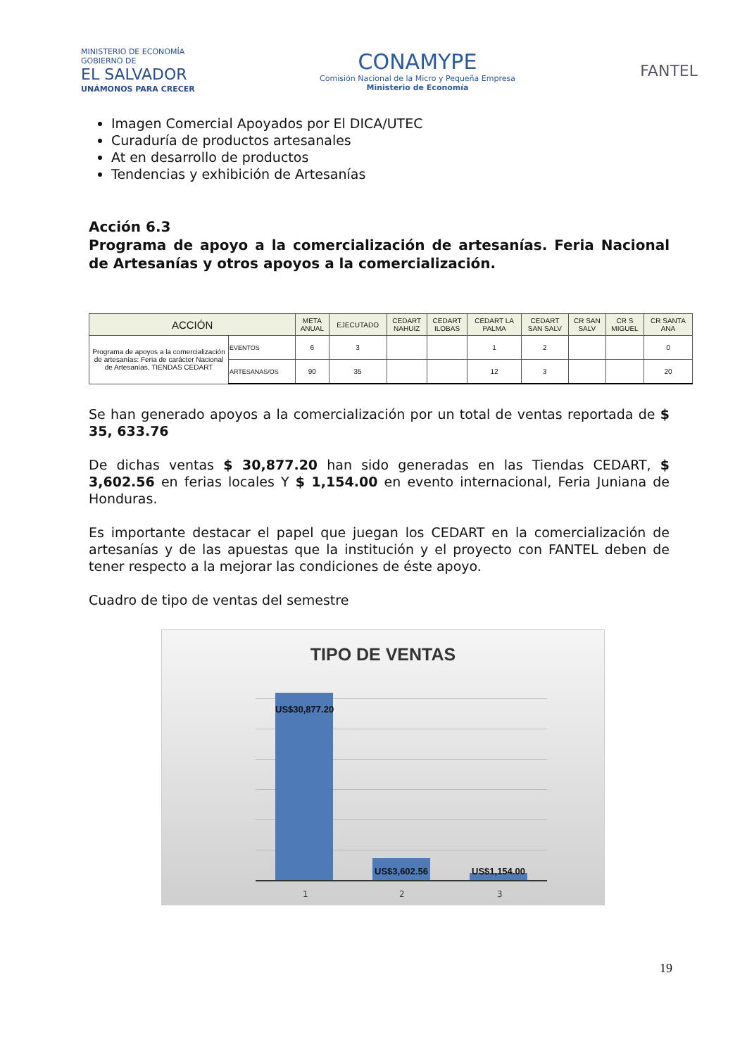MINISTERIO DE ECONOMÍA
GOBIERNO DE
EL SALVADOR
UNÁMONOS PARA CRECER
CONAMYPE
Comisión Nacional de la Micro y Pequeña Empresa
Ministerio de Economía
FANTEL
Imagen Comercial Apoyados por El DICA/UTEC
Curaduría de productos artesanales
At en desarrollo de productos
Tendencias y exhibición de Artesanías
Acción 6.3
Programa de apoyo a la comercialización de artesanías. Feria Nacional de Artesanías y otros apoyos a la comercialización.
| ACCIÓN | | META ANUAL | EJECUTADO | CEDART NAHUIZ | CEDART ILOBAS | CEDART LA PALMA | CEDART SAN SALV | CR SAN SALV | CR S MIGUEL | CR SANTA ANA |
| --- | --- | --- | --- | --- | --- | --- | --- | --- | --- | --- |
| Programa de apoyos a la comercialización de artesanías: Feria de carácter Nacional de Artesanías. TIENDAS CEDART | EVENTOS | 6 | 3 | | | 1 | 2 | | | 0 |
| | ARTESANAS/OS | 90 | 35 | | | 12 | 3 | | | 20 |
Se han generado apoyos a la comercialización por un total de ventas reportada de $ 35, 633.76
De dichas ventas $ 30,877.20 han sido generadas en las Tiendas CEDART, $ 3,602.56 en ferias locales Y $ 1,154.00 en evento internacional, Feria Juniana de Honduras.
Es importante destacar el papel que juegan los CEDART en la comercialización de artesanías y de las apuestas que la institución y el proyecto con FANTEL deben de tener respecto a la mejorar las condiciones de éste apoyo.
Cuadro de tipo de ventas del semestre
TIPO DE VENTAS
US$30,877.20
US$3,602.56 US$1,154.00
1 2 3
19